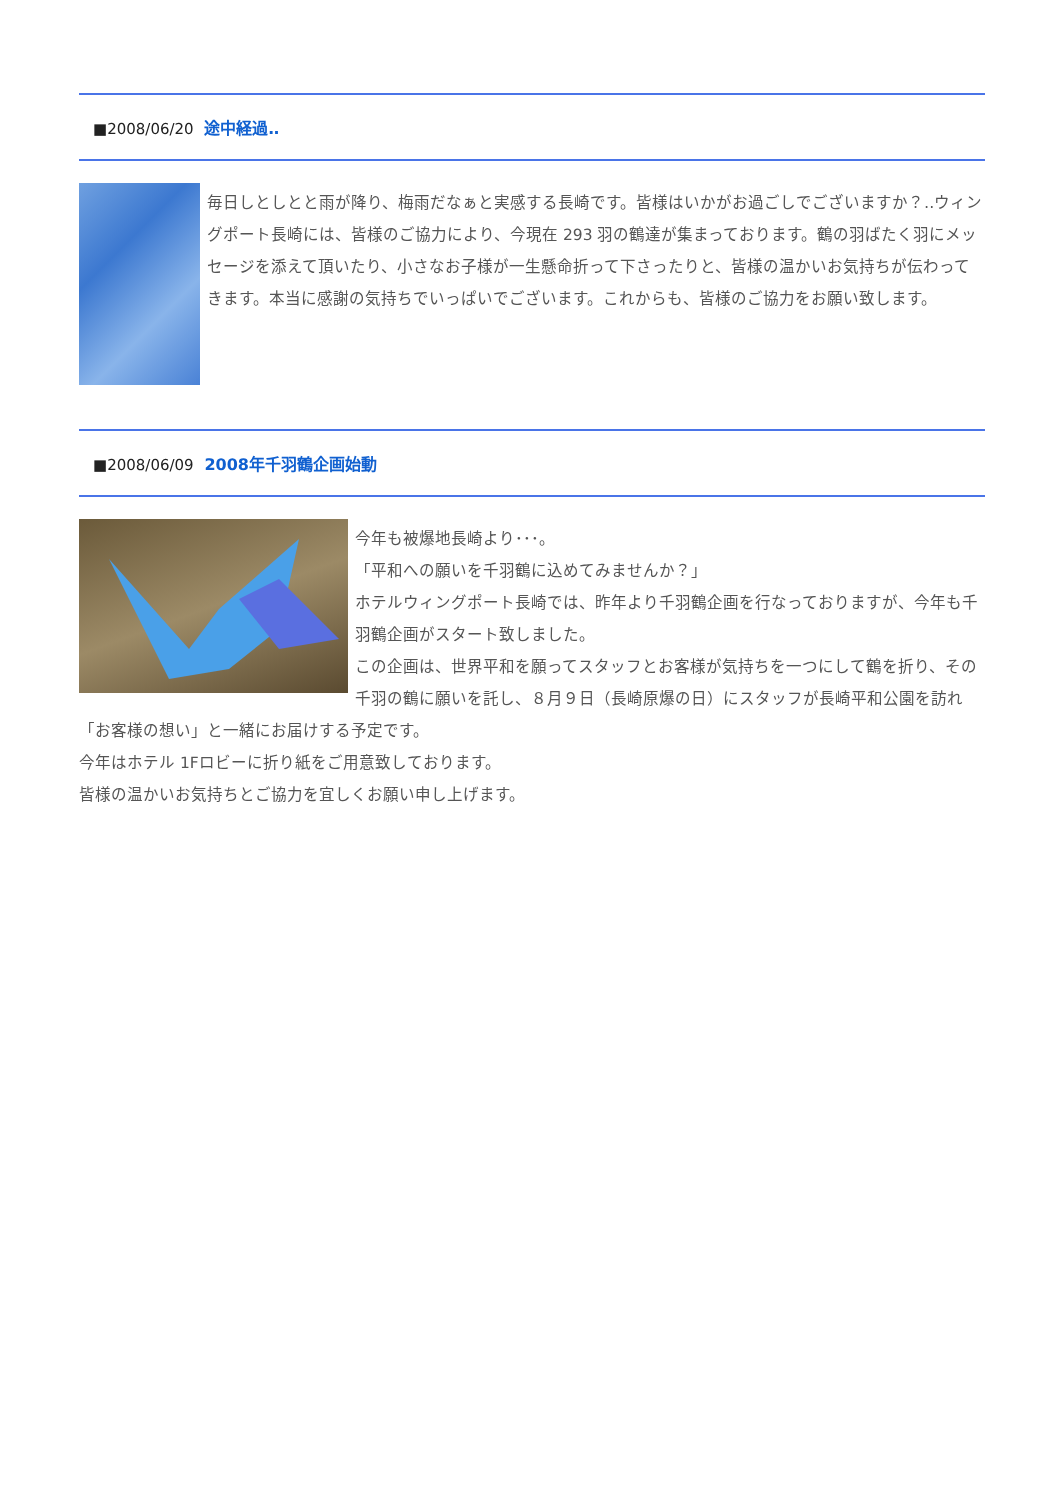■2008/06/20 途中経過‥
毎日しとしとと雨が降り、梅雨だなぁと実感する長崎です。皆様はいかがお過ごしでございますか？‥ウィングポート長崎には、皆様のご協力により、今現在 293 羽の鶴達が集まっております。鶴の羽ばたく羽にメッセージを添えて頂いたり、小さなお子様が一生懸命折って下さったりと、皆様の温かいお気持ちが伝わってきます。本当に感謝の気持ちでいっぱいでございます。これからも、皆様のご協力をお願い致します。
■2008/06/09 2008年千羽鶴企画始動
今年も被爆地長崎より･･･。
「平和への願いを千羽鶴に込めてみませんか？」
ホテルウィングポート長崎では、昨年より千羽鶴企画を行なっておりますが、今年も千羽鶴企画がスタート致しました。
この企画は、世界平和を願ってスタッフとお客様が気持ちを一つにして鶴を折り、その千羽の鶴に願いを託し、８月９日（長崎原爆の日）にスタッフが長崎平和公園を訪れ「お客様の想い」と一緒にお届けする予定です。
今年はホテル 1Fロビーに折り紙をご用意致しております。
皆様の温かいお気持ちとご協力を宜しくお願い申し上げます。